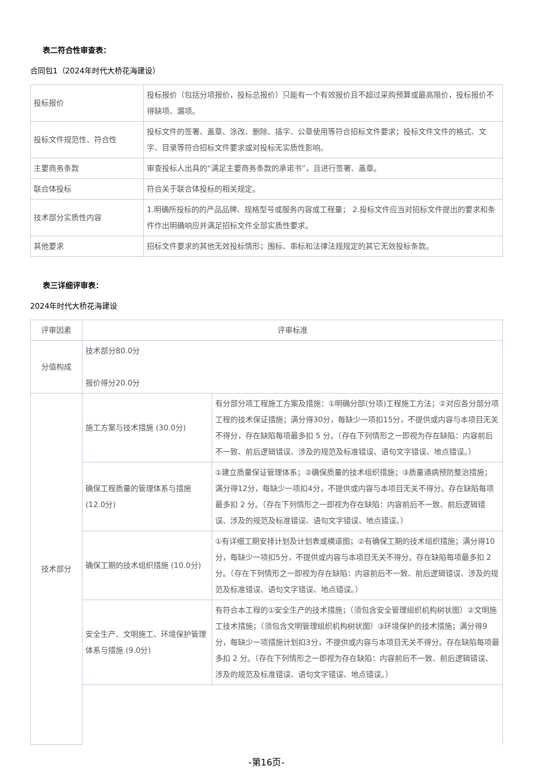表二符合性审查表：
合同包1（2024年时代大桥花海建设）
| 投标报价 | 投标报价（包括分项报价，投标总报价）只能有一个有效报价且不超过采购预算或最高限价，投标报价不得缺项、漏项。 |
| 投标文件规范性、符合性 | 投标文件的签署、盖章、涂改、删除、插字、公章使用等符合招标文件要求；投标文件文件的格式、文字、目录等符合招标文件要求或对投标无实质性影响。 |
| 主要商务条款 | 审查投标人出具的“满足主要商务条款的承诺书”，且进行签署、盖章。 |
| 联合体投标 | 符合关于联合体投标的相关规定。 |
| 技术部分实质性内容 | 1.明确所投标的的产品品牌、规格型号或服务内容或工程量； 2.投标文件应当对招标文件提出的要求和条件作出明确响应并满足招标文件全部实质性要求。 |
| 其他要求 | 招标文件要求的其他无效投标情形；围标、串标和法律法规规定的其它无效投标条款。 |
表三详细评审表：
2024年时代大桥花海建设
| 评审因素 | 评审标准 | |
| 分值构成 | 技术部分80.0分 报价得分20.0分 | |
| 技术部分 | 施工方案与技术措施 (30.0分) | 有分部分项工程施工方案及措施：①明确分部(分项)工程施工方法；②对应各分部分项工程的技术保证措施；满分得30分，每缺少一项扣15分，不提供或内容与本项目无关不得分，存在缺陷每项最多扣 5 分。（存在下列情形之一即视为存在缺陷：内容前后不一致、前后逻辑错误、涉及的规范及标准错误、语句文字错误、地点错误。） |
| | 确保工程质量的管理体系与措施 (12.0分) | ①建立质量保证管理体系；②确保质量的技术组织措施；③质量通病预防整治措施；满分得12分，每缺少一项扣4分，不提供或内容与本项目无关不得分。存在缺陷每项最多扣 2 分。（存在下列情形之一即视为存在缺陷：内容前后不一致、前后逻辑错误、涉及的规范及标准错误、语句文字错误、地点错误。） |
| | 确保工期的技术组织措施 (10.0分) | ①有详细工期安排计划及计划表或横道图；②有确保工期的技术组织措施；满分得10分，每缺少一项扣5分，不提供或内容与本项目无关不得分。存在缺陷每项最多扣 2 分。（存在下列情形之一即视为存在缺陷：内容前后不一致、前后逻辑错误、涉及的规范及标准错误、语句文字错误、地点错误。） |
| | 安全生产、文明施工、环境保护管理体系与措施 (9.0分) | 有符合本工程的①安全生产的技术措施；（须包含安全管理组织机构树状图）②文明施工技术措施；（须包含文明管理组织机构树状图）③环境保护的技术措施；满分得9分，每缺少一项措施计划扣3分，不提供或内容与本项目无关不得分。存在缺陷每项最多扣 2 分。（存在下列情形之一即视为存在缺陷：内容前后不一致、前后逻辑错误、涉及的规范及标准错误、语句文字错误、地点错误。） |
-第16页-